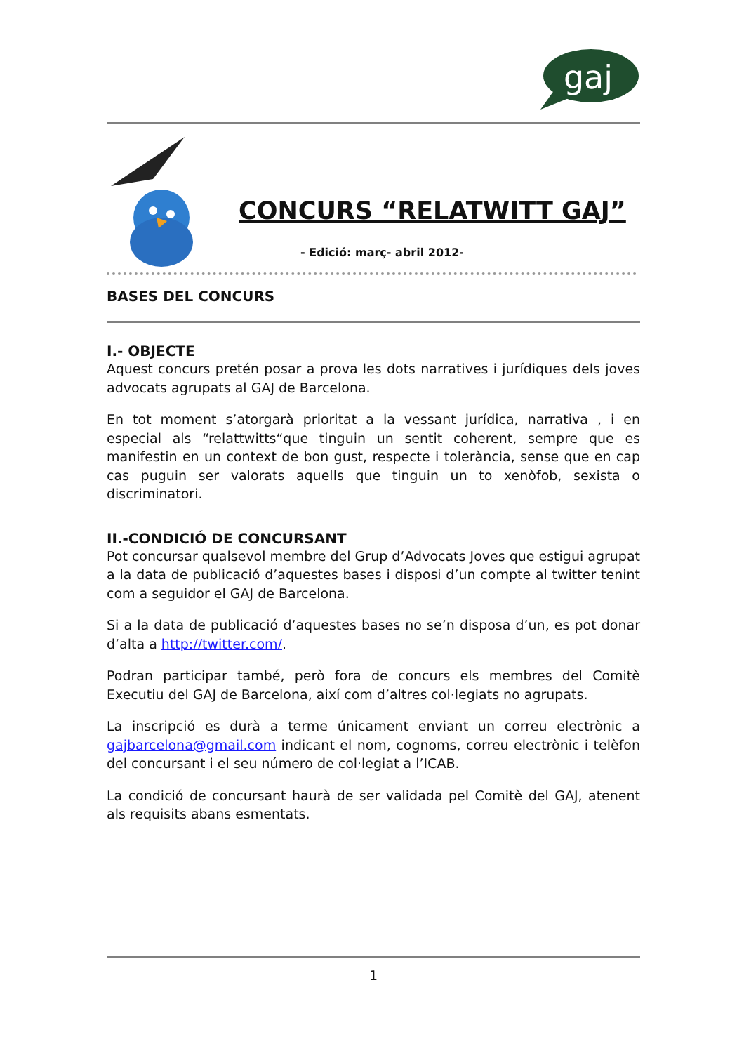gaj
CONCURS “RELATWITT GAJ”
- Edició: març- abril 2012-
BASES DEL CONCURS
I.- OBJECTE
Aquest concurs pretén posar a prova les dots narratives i jurídiques dels joves advocats agrupats al GAJ de Barcelona.
En tot moment s’atorgarà prioritat a la vessant jurídica, narrativa , i en especial als “relattwitts“que tinguin un sentit coherent, sempre que es manifestin en un context de bon gust, respecte i tolerància, sense que en cap cas puguin ser valorats aquells que tinguin un to xenòfob, sexista o discriminatori.
II.-CONDICIÓ DE CONCURSANT
Pot concursar qualsevol membre del Grup d’Advocats Joves que estigui agrupat a la data de publicació d’aquestes bases i disposi d’un compte al twitter tenint com a seguidor el GAJ de Barcelona.
Si a la data de publicació d’aquestes bases no se’n disposa d’un, es pot donar d’alta a http://twitter.com/.
Podran participar també, però fora de concurs els membres del Comitè Executiu del GAJ de Barcelona, així com d’altres col·legiats no agrupats.
La inscripció es durà a terme únicament enviant un correu electrònic a gajbarcelona@gmail.com indicant el nom, cognoms, correu electrònic i telèfon del concursant i el seu número de col·legiat a l’ICAB.
La condició de concursant haurà de ser validada pel Comitè del GAJ, atenent als requisits abans esmentats.
1